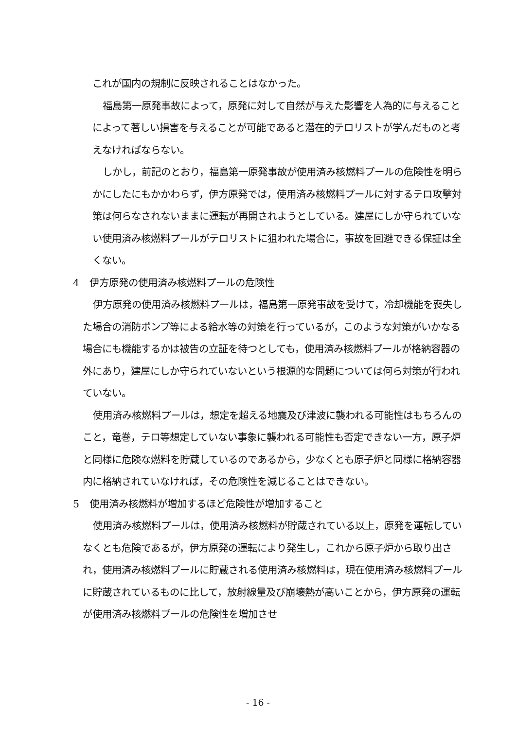これが国内の規制に反映されることはなかった。
 福島第一原発事故によって，原発に対して自然が与えた影響を人為的に与えることによって著しい損害を与えることが可能であると潜在的テロリストが学んだものと考えなければならない。
 しかし，前記のとおり，福島第一原発事故が使用済み核燃料プールの危険性を明らかにしたにもかかわらず，伊方原発では，使用済み核燃料プールに対するテロ攻撃対策は何らなされないままに運転が再開されようとしている。建屋にしか守られていない使用済み核燃料プールがテロリストに狙われた場合に，事故を回避できる保証は全くない。
4 伊方原発の使用済み核燃料プールの危険性
 伊方原発の使用済み核燃料プールは，福島第一原発事故を受けて，冷却機能を喪失した場合の消防ポンプ等による給水等の対策を行っているが，このような対策がいかなる場合にも機能するかは被告の立証を待つとしても，使用済み核燃料プールが格納容器の外にあり，建屋にしか守られていないという根源的な問題については何ら対策が行われていない。
 使用済み核燃料プールは，想定を超える地震及び津波に襲われる可能性はもちろんのこと，竜巻，テロ等想定していない事象に襲われる可能性も否定できない一方，原子炉と同様に危険な燃料を貯蔵しているのであるから，少なくとも原子炉と同様に格納容器内に格納されていなければ，その危険性を減じることはできない。
5 使用済み核燃料が増加するほど危険性が増加すること
 使用済み核燃料プールは，使用済み核燃料が貯蔵されている以上，原発を運転していなくとも危険であるが，伊方原発の運転により発生し，これから原子炉から取り出され，使用済み核燃料プールに貯蔵される使用済み核燃料は，現在使用済み核燃料プールに貯蔵されているものに比して，放射線量及び崩壊熱が高いことから，伊方原発の運転が使用済み核燃料プールの危険性を増加させ
- 16 -